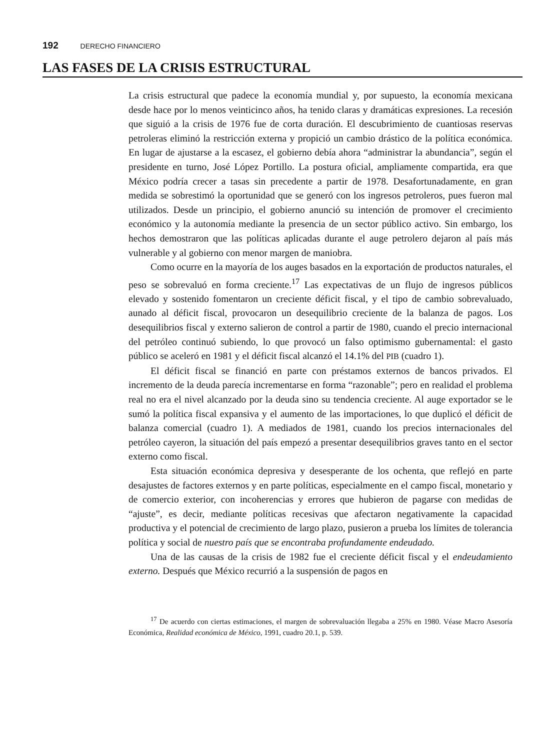192 DERECHO FINANCIERO
LAS FASES DE LA CRISIS ESTRUCTURAL
La crisis estructural que padece la economía mundial y, por supuesto, la economía mexicana desde hace por lo menos veinticinco años, ha tenido claras y dramáticas expresiones. La recesión que siguió a la crisis de 1976 fue de corta duración. El descubrimiento de cuantiosas reservas petroleras eliminó la restricción externa y propició un cambio drástico de la política económica. En lugar de ajustarse a la escasez, el gobierno debía ahora “administrar la abundancia”, según el presidente en turno, José López Portillo. La postura oficial, ampliamente compartida, era que México podría crecer a tasas sin precedente a partir de 1978. Desafortunadamente, en gran medida se sobrestimó la oportunidad que se generó con los ingresos petroleros, pues fueron mal utilizados. Desde un principio, el gobierno anunció su intención de promover el crecimiento económico y la autonomía mediante la presencia de un sector público activo. Sin embargo, los hechos demostraron que las políticas aplicadas durante el auge petrolero dejaron al país más vulnerable y al gobierno con menor margen de maniobra.
Como ocurre en la mayoría de los auges basados en la exportación de productos naturales, el peso se sobrevaluó en forma creciente.<sup>17</sup> Las expectativas de un flujo de ingresos públicos elevado y sostenido fomentaron un creciente déficit fiscal, y el tipo de cambio sobrevaluado, aunado al déficit fiscal, provocaron un desequilibrio creciente de la balanza de pagos. Los desequilibrios fiscal y externo salieron de control a partir de 1980, cuando el precio internacional del petróleo continuó subiendo, lo que provocó un falso optimismo gubernamental: el gasto público se aceleró en 1981 y el déficit fiscal alcanzó el 14.1% del PIB (cuadro 1).
El déficit fiscal se financió en parte con préstamos externos de bancos privados. El incremento de la deuda parecía incrementarse en forma “razonable”; pero en realidad el problema real no era el nivel alcanzado por la deuda sino su tendencia creciente. Al auge exportador se le sumó la política fiscal expansiva y el aumento de las importaciones, lo que duplicó el déficit de balanza comercial (cuadro 1). A mediados de 1981, cuando los precios internacionales del petróleo cayeron, la situación del país empezó a presentar desequilibrios graves tanto en el sector externo como fiscal.
Esta situación económica depresiva y desesperante de los ochenta, que reflejó en parte desajustes de factores externos y en parte políticas, especialmente en el campo fiscal, monetario y de comercio exterior, con incoherencias y errores que hubieron de pagarse con medidas de “ajuste”, es decir, mediante políticas recesivas que afectaron negativamente la capacidad productiva y el potencial de crecimiento de largo plazo, pusieron a prueba los límites de tolerancia política y social de nuestro país que se encontraba profundamente endeudado.
Una de las causas de la crisis de 1982 fue el creciente déficit fiscal y el endeudamiento externo. Después que México recurrió a la suspensión de pagos en
<sup>17</sup> De acuerdo con ciertas estimaciones, el margen de sobrevaluación llegaba a 25% en 1980. Véase Macro Asesoría Económica, Realidad económica de México, 1991, cuadro 20.1, p. 539.